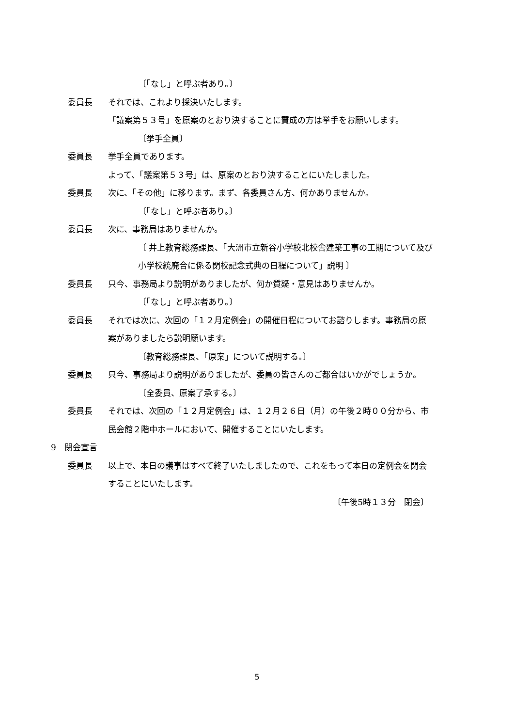〔「なし」と呼ぶ者あり。〕
委員長 それでは、これより採決いたします。
「議案第５３号」を原案のとおり決することに賛成の方は挙手をお願いします。
〔挙手全員〕
委員長 挙手全員であります。
よって、「議案第５３号」は、原案のとおり決することにいたしました。
委員長 次に、「その他」に移ります。まず、各委員さん方、何かありませんか。
〔「なし」と呼ぶ者あり。〕
委員長 次に、事務局はありませんか。
〔 井上教育総務課長、「大洲市立新谷小学校北校舎建築工事の工期について及び小学校統廃合に係る閉校記念式典の日程について」説明 〕
委員長 只今、事務局より説明がありましたが、何か質疑・意見はありませんか。
〔「なし」と呼ぶ者あり。〕
委員長 それでは次に、次回の「１２月定例会」の開催日程についてお諮りします。事務局の原案がありましたら説明願います。
〔教育総務課長、「原案」について説明する。〕
委員長 只今、事務局より説明がありましたが、委員の皆さんのご都合はいかがでしょうか。
〔全委員、原案了承する。〕
委員長 それでは、次回の「１２月定例会」は、１２月２６日（月）の午後２時００分から、市民会館２階中ホールにおいて、開催することにいたします。
9　閉会宣言
委員長 以上で、本日の議事はすべて終了いたしましたので、これをもって本日の定例会を閉会することにいたします。
〔午後5時１３分　閉会〕
5